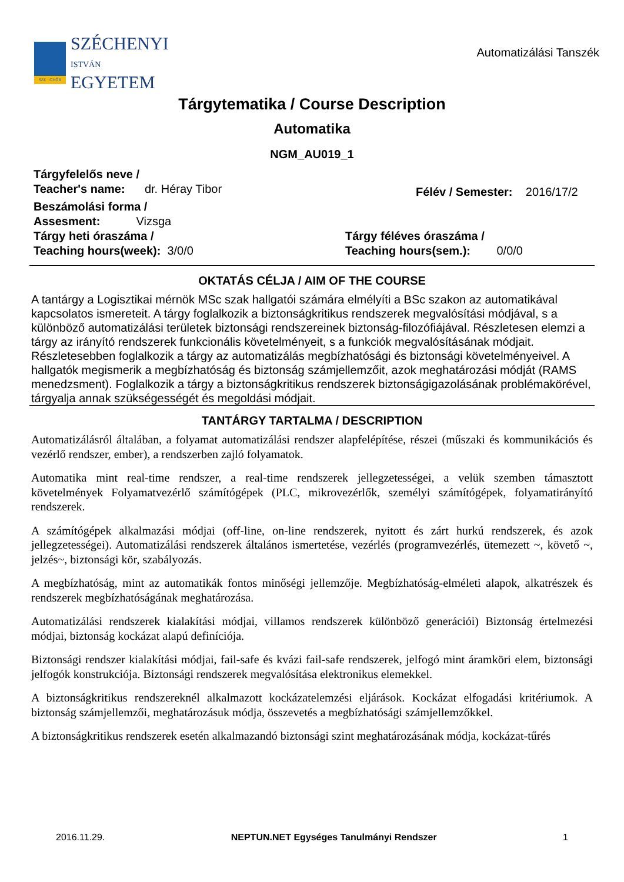SZE · GYŐR
SZÉCHENYI
ISTVÁN
EGYETEM
Automatizálási Tanszék
Tárgytematika / Course Description
Automatika
NGM_AU019_1
Tárgyfelelős neve /
Teacher's name: dr. Héray Tibor
Félév / Semester: 2016/17/2
Beszámolási forma /
Assesment: Vizsga
Tárgy heti óraszáma /
Teaching hours(week): 3/0/0
Tárgy féléves óraszáma /
Teaching hours(sem.): 0/0/0
OKTATÁS CÉLJA / AIM OF THE COURSE
A tantárgy a Logisztikai mérnök MSc szak hallgatói számára elmélyíti a BSc szakon az automatikával kapcsolatos ismereteit. A tárgy foglalkozik a biztonságkritikus rendszerek megvalósítási módjával, s a különböző automatizálási területek biztonsági rendszereinek biztonság-filozófiájával. Részletesen elemzi a tárgy az irányító rendszerek funkcionális követelményeit, s a funkciók megvalósításának módjait. Részletesebben foglalkozik a tárgy az automatizálás megbízhatósági és biztonsági követelményeivel. A hallgatók megismerik a megbízhatóság és biztonság számjellemzőit, azok meghatározási módját (RAMS menedzsment). Foglalkozik a tárgy a biztonságkritikus rendszerek biztonságigazolásának problémakörével, tárgyalja annak szükségességét és megoldási módjait.
TANTÁRGY TARTALMA / DESCRIPTION
Automatizálásról általában, a folyamat automatizálási rendszer alapfelépítése, részei (műszaki és kommunikációs és vezérlő rendszer, ember), a rendszerben zajló folyamatok.
Automatika mint real-time rendszer, a real-time rendszerek jellegzetességei, a velük szemben támasztott követelmények Folyamatvezérlő számítógépek (PLC, mikrovezérlők, személyi számítógépek, folyamatirányító rendszerek.
A számítógépek alkalmazási módjai (off-line, on-line rendszerek, nyitott és zárt hurkú rendszerek, és azok jellegzetességei). Automatizálási rendszerek általános ismertetése, vezérlés (programvezérlés, ütemezett ~, követő ~, jelzés~, biztonsági kör, szabályozás.
A megbízhatóság, mint az automatikák fontos minőségi jellemzője. Megbízhatóság-elméleti alapok, alkatrészek és rendszerek megbízhatóságának meghatározása.
Automatizálási rendszerek kialakítási módjai, villamos rendszerek különböző generációi) Biztonság értelmezési módjai, biztonság kockázat alapú definíciója.
Biztonsági rendszer kialakítási módjai, fail-safe és kvázi fail-safe rendszerek, jelfogó mint áramköri elem, biztonsági jelfogók konstrukciója. Biztonsági rendszerek megvalósítása elektronikus elemekkel.
A biztonságkritikus rendszereknél alkalmazott kockázatelemzési eljárások. Kockázat elfogadási kritériumok. A biztonság számjellemzői, meghatározásuk módja, összevetés a megbízhatósági számjellemzőkkel.
A biztonságkritikus rendszerek esetén alkalmazandó biztonsági szint meghatározásának módja, kockázat-tűrés
2016.11.29. NEPTUN.NET Egységes Tanulmányi Rendszer 1